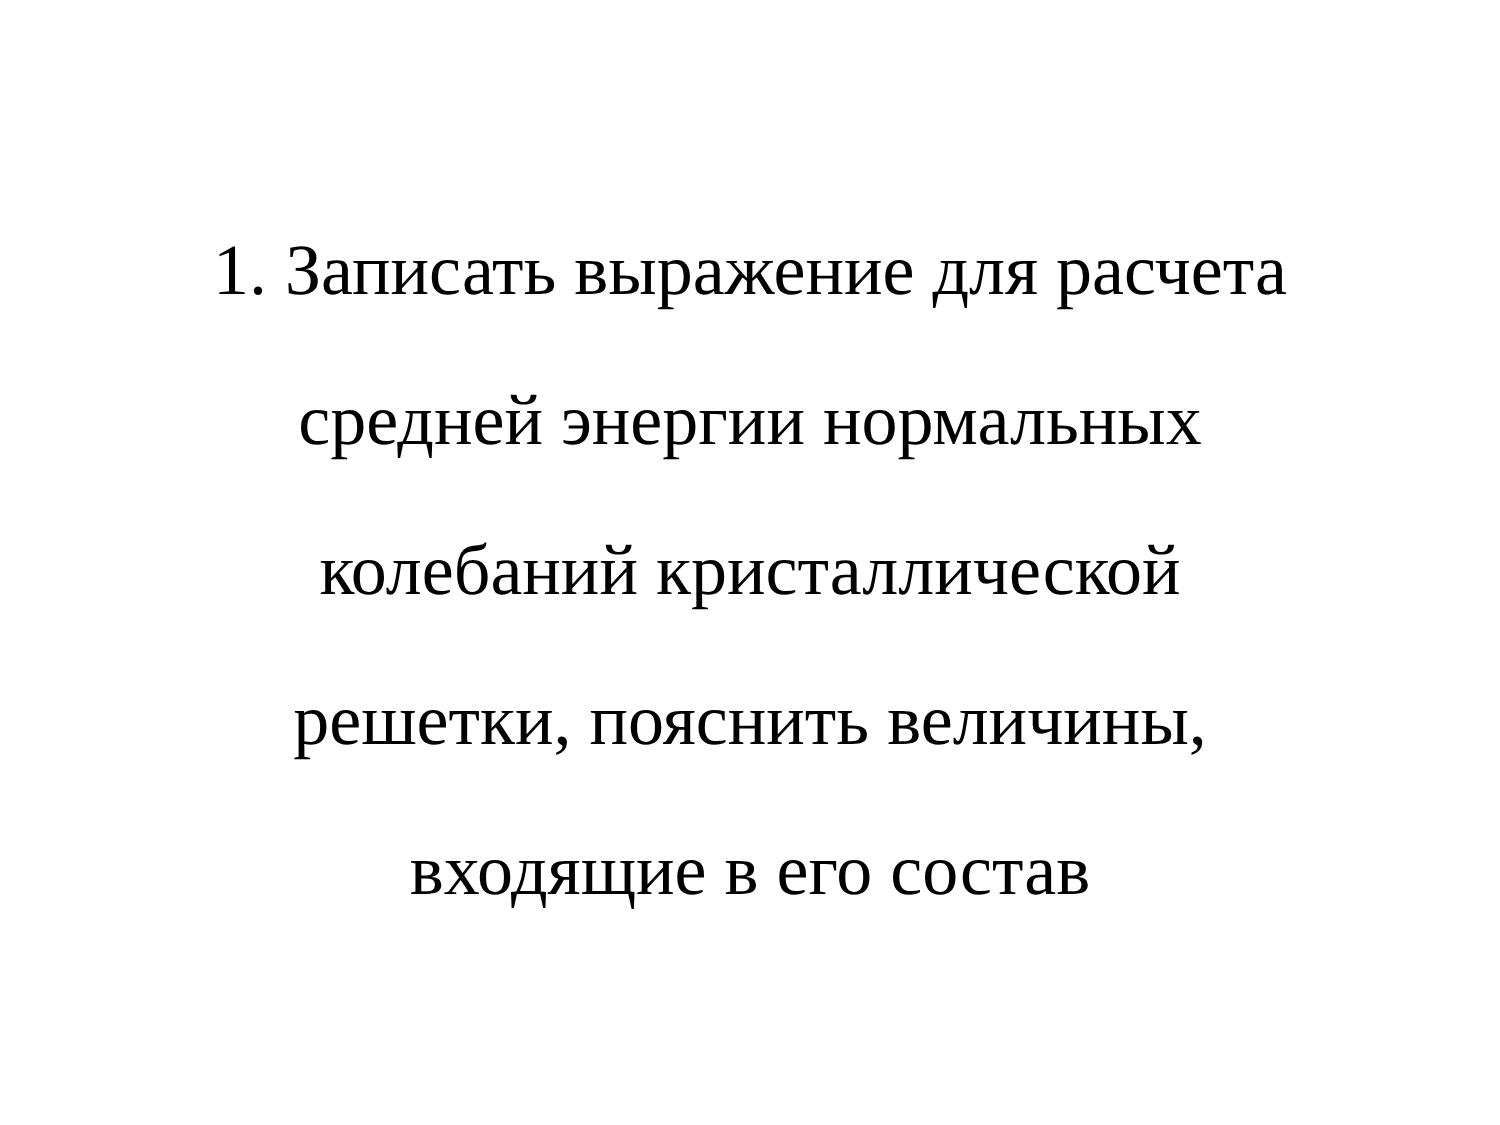1. Записать выражение для расчета
средней энергии нормальных
колебаний кристаллической
решетки, пояснить величины,
входящие в его состав